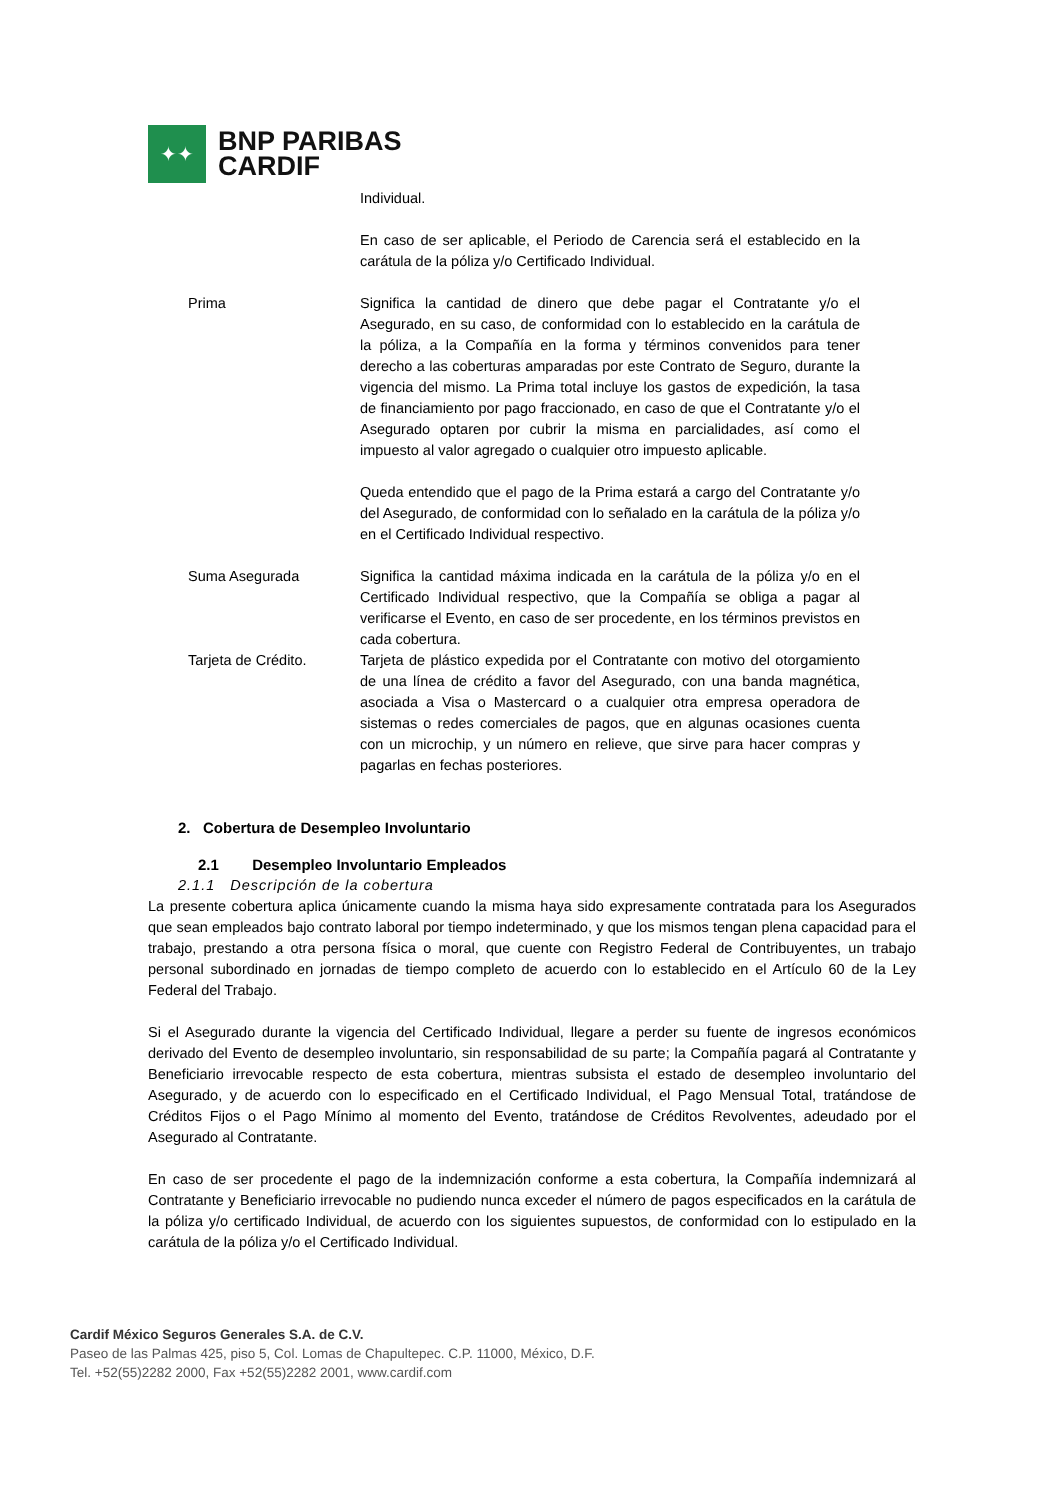✦✦
BNP PARIBAS
CARDIF
Individual.
En caso de ser aplicable, el Periodo de Carencia será el establecido en la carátula de la póliza y/o Certificado Individual.
Prima Significa la cantidad de dinero que debe pagar el Contratante y/o el Asegurado, en su caso, de conformidad con lo establecido en la carátula de la póliza, a la Compañía en la forma y términos convenidos para tener derecho a las coberturas amparadas por este Contrato de Seguro, durante la vigencia del mismo. La Prima total incluye los gastos de expedición, la tasa de financiamiento por pago fraccionado, en caso de que el Contratante y/o el Asegurado optaren por cubrir la misma en parcialidades, así como el impuesto al valor agregado o cualquier otro impuesto aplicable.
Queda entendido que el pago de la Prima estará a cargo del Contratante y/o del Asegurado, de conformidad con lo señalado en la carátula de la póliza y/o en el Certificado Individual respectivo.
Suma Asegurada Significa la cantidad máxima indicada en la carátula de la póliza y/o en el Certificado Individual respectivo, que la Compañía se obliga a pagar al verificarse el Evento, en caso de ser procedente, en los términos previstos en cada cobertura.
Tarjeta de Crédito. Tarjeta de plástico expedida por el Contratante con motivo del otorgamiento de una línea de crédito a favor del Asegurado, con una banda magnética, asociada a Visa o Mastercard o a cualquier otra empresa operadora de sistemas o redes comerciales de pagos, que en algunas ocasiones cuenta con un microchip, y un número en relieve, que sirve para hacer compras y pagarlas en fechas posteriores.
2. Cobertura de Desempleo Involuntario
2.1 Desempleo Involuntario Empleados
2.1.1 Descripción de la cobertura
La presente cobertura aplica únicamente cuando la misma haya sido expresamente contratada para los Asegurados que sean empleados bajo contrato laboral por tiempo indeterminado, y que los mismos tengan plena capacidad para el trabajo, prestando a otra persona física o moral, que cuente con Registro Federal de Contribuyentes, un trabajo personal subordinado en jornadas de tiempo completo de acuerdo con lo establecido en el Artículo 60 de la Ley Federal del Trabajo.
Si el Asegurado durante la vigencia del Certificado Individual, llegare a perder su fuente de ingresos económicos derivado del Evento de desempleo involuntario, sin responsabilidad de su parte; la Compañía pagará al Contratante y Beneficiario irrevocable respecto de esta cobertura, mientras subsista el estado de desempleo involuntario del Asegurado, y de acuerdo con lo especificado en el Certificado Individual, el Pago Mensual Total, tratándose de Créditos Fijos o el Pago Mínimo al momento del Evento, tratándose de Créditos Revolventes, adeudado por el Asegurado al Contratante.
En caso de ser procedente el pago de la indemnización conforme a esta cobertura, la Compañía indemnizará al Contratante y Beneficiario irrevocable no pudiendo nunca exceder el número de pagos especificados en la carátula de la póliza y/o certificado Individual, de acuerdo con los siguientes supuestos, de conformidad con lo estipulado en la carátula de la póliza y/o el Certificado Individual.
Cardif México Seguros Generales S.A. de C.V.
Paseo de las Palmas 425, piso 5, Col. Lomas de Chapultepec. C.P. 11000, México, D.F.
Tel. +52(55)2282 2000, Fax +52(55)2282 2001, www.cardif.com